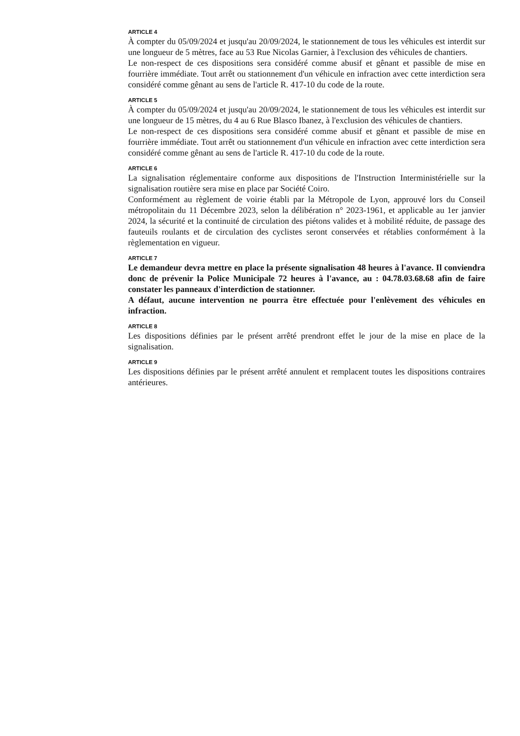ARTICLE 4
À compter du 05/09/2024 et jusqu'au 20/09/2024, le stationnement de tous les véhicules est interdit sur une longueur de 5 mètres, face au 53 Rue Nicolas Garnier, à l'exclusion des véhicules de chantiers.
Le non-respect de ces dispositions sera considéré comme abusif et gênant et passible de mise en fourrière immédiate. Tout arrêt ou stationnement d'un véhicule en infraction avec cette interdiction sera considéré comme gênant au sens de l'article R. 417-10 du code de la route.
ARTICLE 5
À compter du 05/09/2024 et jusqu'au 20/09/2024, le stationnement de tous les véhicules est interdit sur une longueur de 15 mètres, du 4 au 6 Rue Blasco Ibanez, à l'exclusion des véhicules de chantiers.
Le non-respect de ces dispositions sera considéré comme abusif et gênant et passible de mise en fourrière immédiate. Tout arrêt ou stationnement d'un véhicule en infraction avec cette interdiction sera considéré comme gênant au sens de l'article R. 417-10 du code de la route.
ARTICLE 6
La signalisation réglementaire conforme aux dispositions de l'Instruction Interministérielle sur la signalisation routière sera mise en place par Société Coiro.
Conformément au règlement de voirie établi par la Métropole de Lyon, approuvé lors du Conseil métropolitain du 11 Décembre 2023, selon la délibération n° 2023-1961, et applicable au 1er janvier 2024, la sécurité et la continuité de circulation des piétons valides et à mobilité réduite, de passage des fauteuils roulants et de circulation des cyclistes seront conservées et rétablies conformément à la règlementation en vigueur.
ARTICLE 7
Le demandeur devra mettre en place la présente signalisation 48 heures à l'avance. Il conviendra donc de prévenir la Police Municipale 72 heures à l'avance, au : 04.78.03.68.68 afin de faire constater les panneaux d'interdiction de stationner.
A défaut, aucune intervention ne pourra être effectuée pour l'enlèvement des véhicules en infraction.
ARTICLE 8
Les dispositions définies par le présent arrêté prendront effet le jour de la mise en place de la signalisation.
ARTICLE 9
Les dispositions définies par le présent arrêté annulent et remplacent toutes les dispositions contraires antérieures.